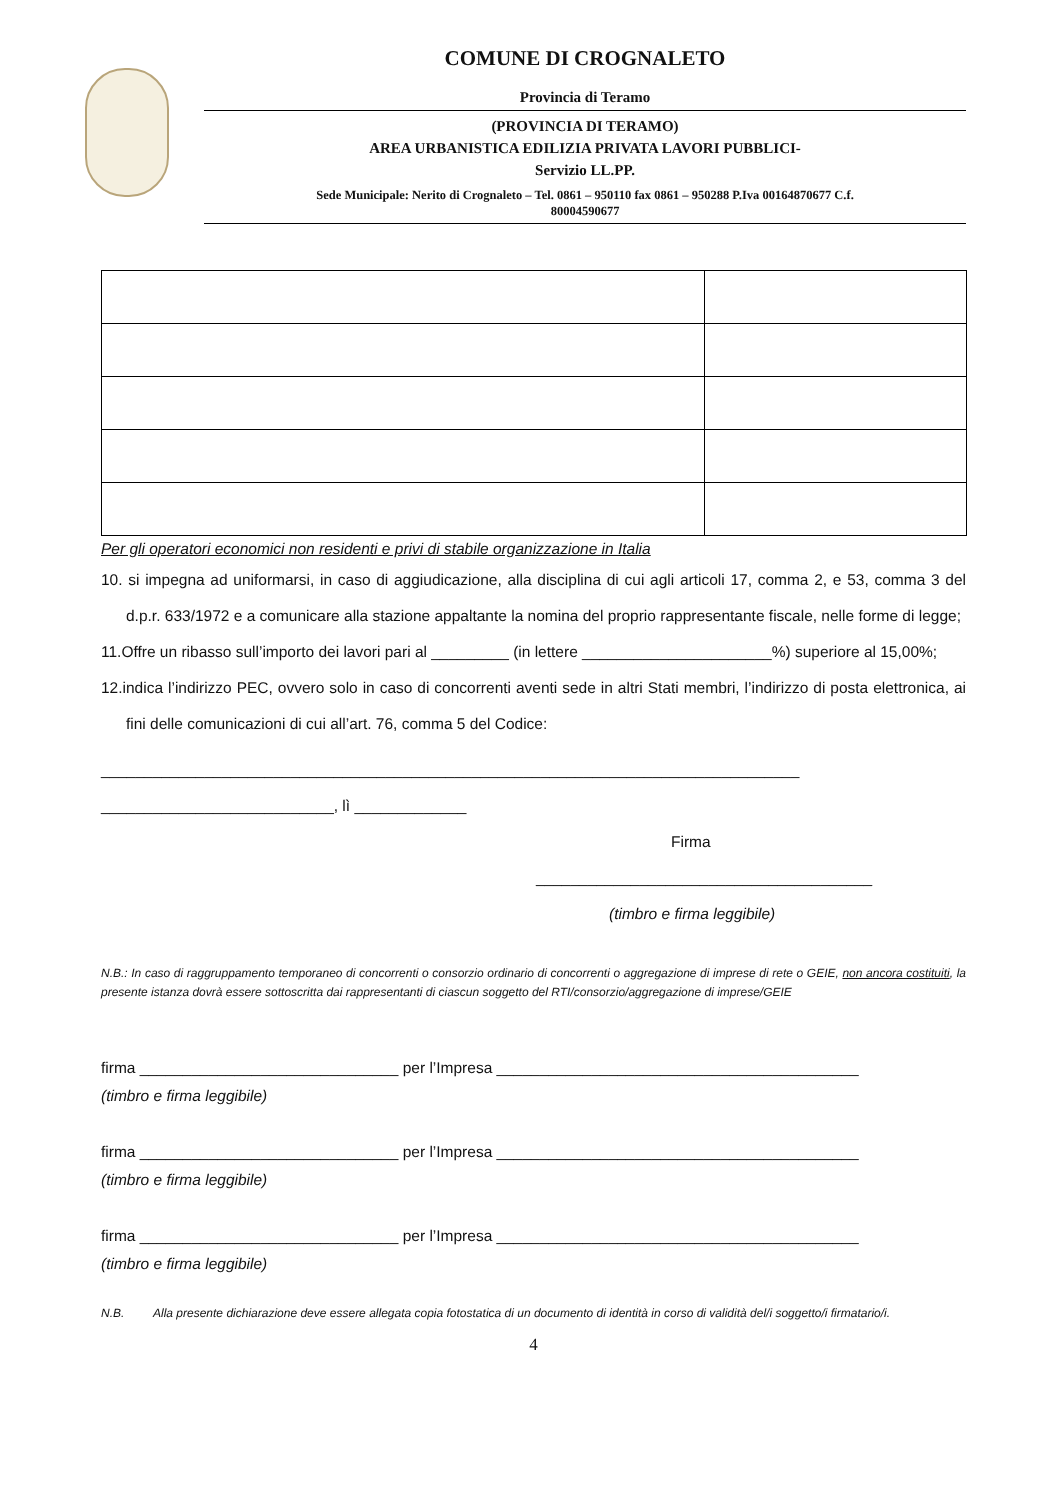COMUNE DI CROGNALETO
Provincia di Teramo
(PROVINCIA DI TERAMO)
AREA URBANISTICA EDILIZIA PRIVATA LAVORI PUBBLICI-
Servizio LL.PP.
Sede Municipale: Nerito di Crognaleto – Tel. 0861 – 950110 fax 0861 – 950288 P.Iva 00164870677 C.f.
80004590677
Per gli operatori economici non residenti e privi di stabile organizzazione in Italia
10. si impegna ad uniformarsi, in caso di aggiudicazione, alla disciplina di cui agli articoli 17, comma 2, e 53, comma 3 del d.p.r. 633/1972 e a comunicare alla stazione appaltante la nomina del proprio rappresentante fiscale, nelle forme di legge;
11.Offre un ribasso sull’importo dei lavori pari al _________ (in lettere ______________________%) superiore al 15,00%;
12.indica l’indirizzo PEC, ovvero solo in caso di concorrenti aventi sede in altri Stati membri, l’indirizzo di posta elettronica, ai fini delle comunicazioni di cui all’art. 76, comma 5 del Codice:
_________________________________________________________________________________
___________________________, lì _____________
Firma
_______________________________________
(timbro e firma leggibile)
N.B.: In caso di raggruppamento temporaneo di concorrenti o consorzio ordinario di concorrenti o aggregazione di imprese di rete o GEIE, non ancora costituiti, la presente istanza dovrà essere sottoscritta dai rappresentanti di ciascun soggetto del RTI/consorzio/aggregazione di imprese/GEIE
firma ______________________________ per l’Impresa __________________________________________
(timbro e firma leggibile)
firma ______________________________ per l’Impresa __________________________________________
(timbro e firma leggibile)
firma ______________________________ per l’Impresa __________________________________________
(timbro e firma leggibile)
N.B. Alla presente dichiarazione deve essere allegata copia fotostatica di un documento di identità in corso di validità del/i soggetto/i firmatario/i.
4